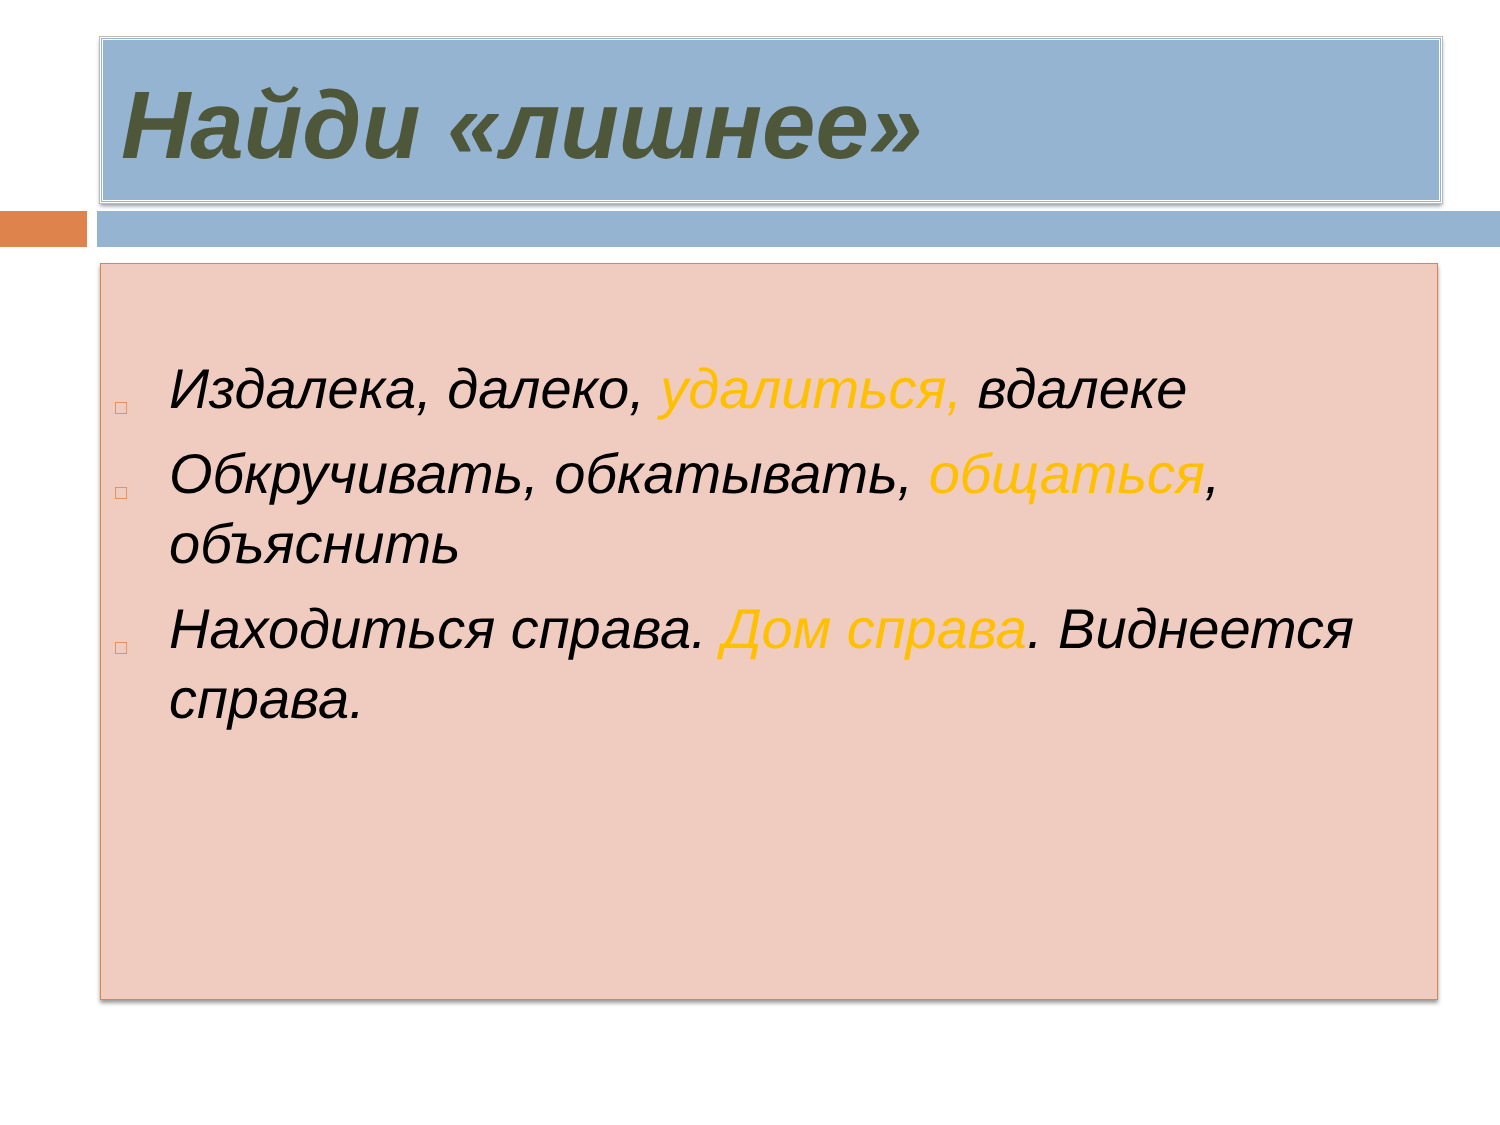Найди «лишнее»
□ Издалека, далеко, удалиться, вдалеке
□ Обкручивать, обкатывать, общаться, объяснить
□ Находиться справа. Дом справа. Виднеется справа.